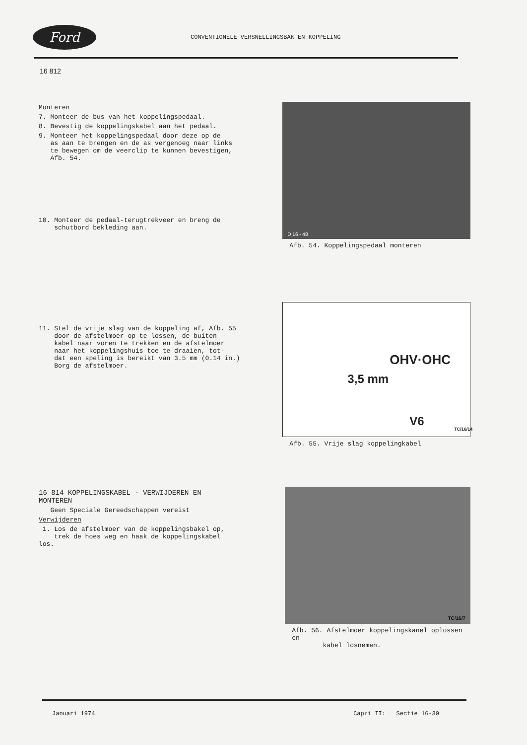Ford
CONVENTIONELE VERSNELLINGSBAK EN KOPPELING
16 812
Monteren
7. Monteer de bus van het koppelingspedaal.
8. Bevestig de koppelingskabel aan het pedaal.
9. Monteer het koppelingspedaal door deze op de
as aan te brengen en de as vergenoeg naar links
te bewegen om de veerclip te kunnen bevestigen,
Afb. 54.
10. Monteer de pedaal-terugtrekveer en breng de
schutbord bekleding aan.
D 16 - 48
Afb. 54. Koppelingspedaal monteren
11. Stel de vrije slag van de koppeling af, Afb. 55
door de afstelmoer op te lossen, de buiten-
kabel naar voren te trekken en de afstelmoer
naar het koppelingshuis toe te draaien, tot-
dat een speling is bereikt van 3.5 mm (0.14 in.)
Borg de afstelmoer.
OHV·OHC
3,5 mm
V6
TC/16/14
Afb. 55. Vrije slag koppelingkabel
16 814 KOPPELINGSKABEL - VERWIJDEREN EN MONTEREN
Geen Speciale Gereedschappen vereist
Verwijderen
1. Los de afstelmoer van de koppelingsbakel op,
trek de hoes weg en haak de koppelingskabel los.
TC/16/7
Afb. 56. Afstelmoer koppelingskanel oplossen en
kabel losnemen.
Januari 1974 Capri II: Sectie 16-30